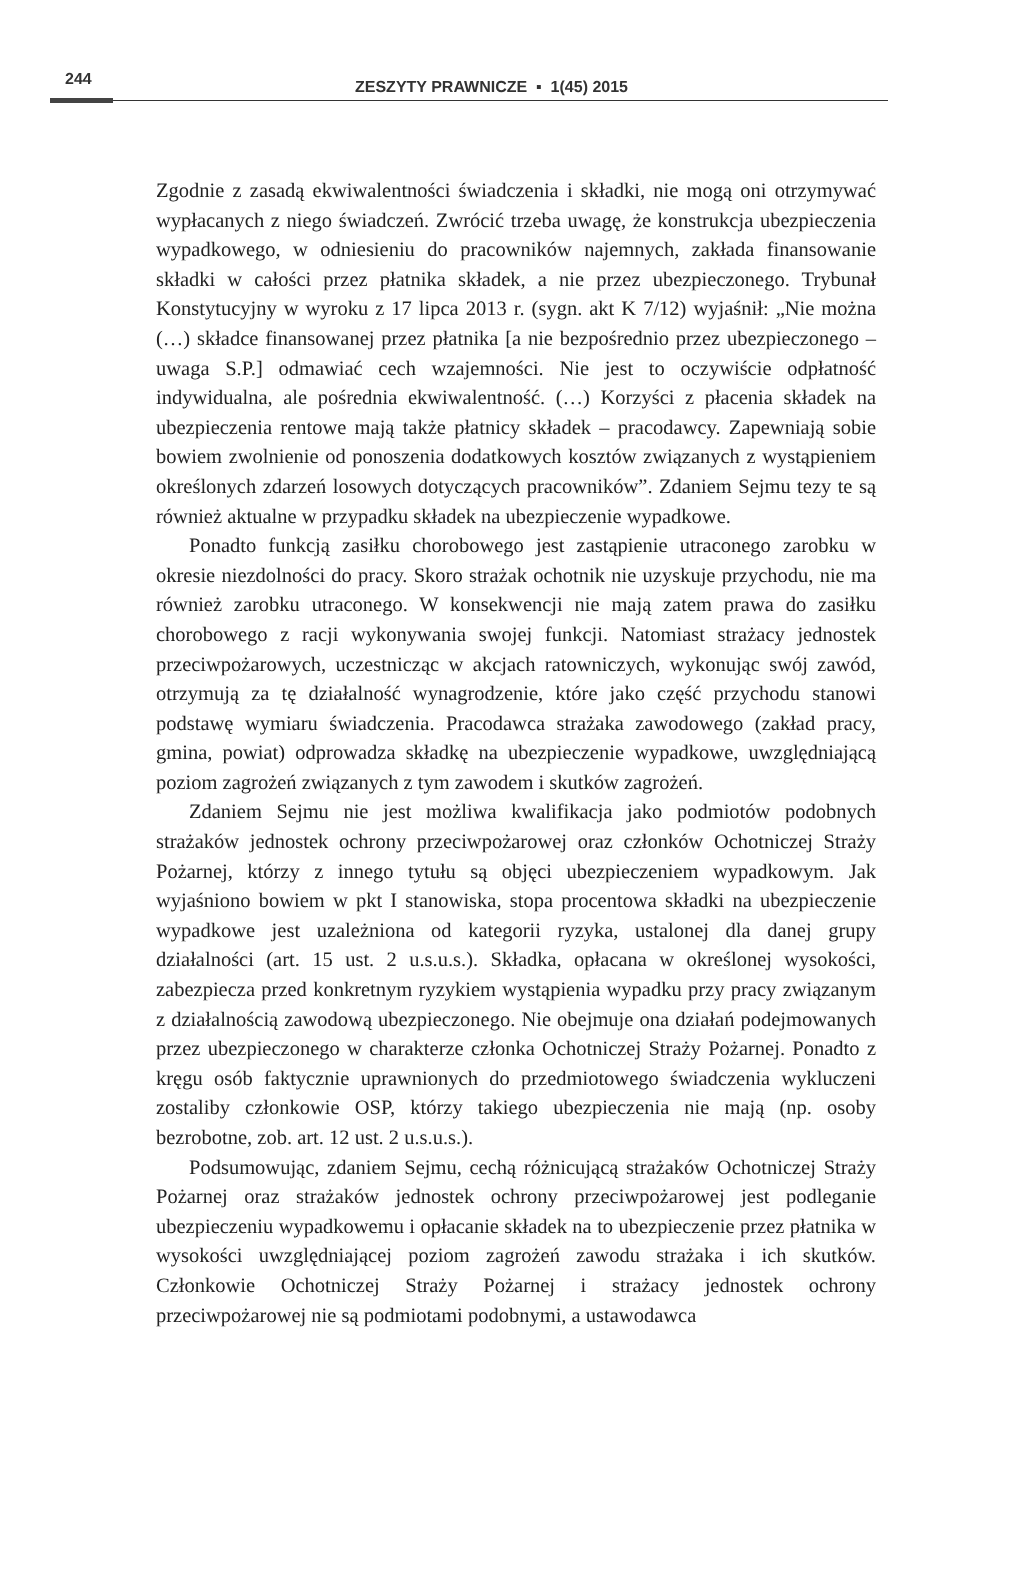244
ZESZYTY PRAWNICZE ▪ 1(45) 2015
Zgodnie z zasadą ekwiwalentności świadczenia i składki, nie mogą oni otrzymywać wypłacanych z niego świadczeń. Zwrócić trzeba uwagę, że konstrukcja ubezpieczenia wypadkowego, w odniesieniu do pracowników najemnych, zakłada finansowanie składki w całości przez płatnika składek, a nie przez ubezpieczonego. Trybunał Konstytucyjny w wyroku z 17 lipca 2013 r. (sygn. akt K 7/12) wyjaśnił: „Nie można (…) składce finansowanej przez płatnika [a nie bezpośrednio przez ubezpieczonego – uwaga S.P.] odmawiać cech wzajemności. Nie jest to oczywiście odpłatność indywidualna, ale pośrednia ekwiwalentność. (…) Korzyści z płacenia składek na ubezpieczenia rentowe mają także płatnicy składek – pracodawcy. Zapewniają sobie bowiem zwolnienie od ponoszenia dodatkowych kosztów związanych z wystąpieniem określonych zdarzeń losowych dotyczących pracowników”. Zdaniem Sejmu tezy te są również aktualne w przypadku składek na ubezpieczenie wypadkowe.
Ponadto funkcją zasiłku chorobowego jest zastąpienie utraconego zarobku w okresie niezdolności do pracy. Skoro strażak ochotnik nie uzyskuje przychodu, nie ma również zarobku utraconego. W konsekwencji nie mają zatem prawa do zasiłku chorobowego z racji wykonywania swojej funkcji. Natomiast strażacy jednostek przeciwpożarowych, uczestnicząc w akcjach ratowniczych, wykonując swój zawód, otrzymują za tę działalność wynagrodzenie, które jako część przychodu stanowi podstawę wymiaru świadczenia. Pracodawca strażaka zawodowego (zakład pracy, gmina, powiat) odprowadza składkę na ubezpieczenie wypadkowe, uwzględniającą poziom zagrożeń związanych z tym zawodem i skutków zagrożeń.
Zdaniem Sejmu nie jest możliwa kwalifikacja jako podmiotów podobnych strażaków jednostek ochrony przeciwpożarowej oraz członków Ochotniczej Straży Pożarnej, którzy z innego tytułu są objęci ubezpieczeniem wypadkowym. Jak wyjaśniono bowiem w pkt I stanowiska, stopa procentowa składki na ubezpieczenie wypadkowe jest uzależniona od kategorii ryzyka, ustalonej dla danej grupy działalności (art. 15 ust. 2 u.s.u.s.). Składka, opłacana w określonej wysokości, zabezpiecza przed konkretnym ryzykiem wystąpienia wypadku przy pracy związanym z działalnością zawodową ubezpieczonego. Nie obejmuje ona działań podejmowanych przez ubezpieczonego w charakterze członka Ochotniczej Straży Pożarnej. Ponadto z kręgu osób faktycznie uprawnionych do przedmiotowego świadczenia wykluczeni zostaliby członkowie OSP, którzy takiego ubezpieczenia nie mają (np. osoby bezrobotne, zob. art. 12 ust. 2 u.s.u.s.).
Podsumowując, zdaniem Sejmu, cechą różnicującą strażaków Ochotniczej Straży Pożarnej oraz strażaków jednostek ochrony przeciwpożarowej jest podleganie ubezpieczeniu wypadkowemu i opłacanie składek na to ubezpieczenie przez płatnika w wysokości uwzględniającej poziom zagrożeń zawodu strażaka i ich skutków. Członkowie Ochotniczej Straży Pożarnej i strażacy jednostek ochrony przeciwpożarowej nie są podmiotami podobnymi, a ustawodawca